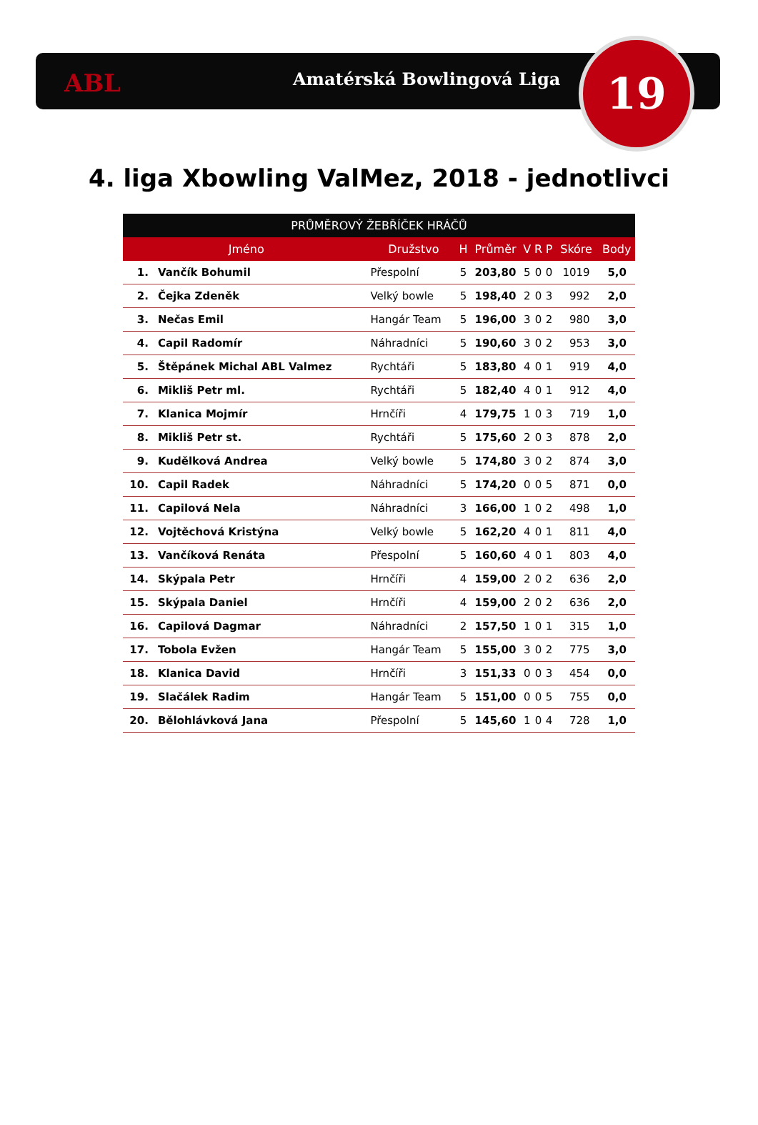ABL Amatérská Bowlingová Liga 19
4. liga Xbowling ValMez, 2018 - jednotlivci
| PRŮMĚROVÝ ŽEBŘÍČEK HRÁČŮ | | | | | | | | | |
| --- | --- | --- | --- | --- | --- | --- | --- | --- | --- |
| Jméno | | Družstvo | H | Průměr | V | R | P | Skóre | Body |
| 1. | Vančík Bohumil | Přespolní | 5 | 203,80 | 5 | 0 | 0 | 1019 | 5,0 |
| 2. | Čejka Zdeněk | Velký bowle | 5 | 198,40 | 2 | 0 | 3 | 992 | 2,0 |
| 3. | Nečas Emil | Hangár Team | 5 | 196,00 | 3 | 0 | 2 | 980 | 3,0 |
| 4. | Capil Radomír | Náhradníci | 5 | 190,60 | 3 | 0 | 2 | 953 | 3,0 |
| 5. | Štěpánek Michal ABL Valmez | Rychtáři | 5 | 183,80 | 4 | 0 | 1 | 919 | 4,0 |
| 6. | Mikliš Petr ml. | Rychtáři | 5 | 182,40 | 4 | 0 | 1 | 912 | 4,0 |
| 7. | Klanica Mojmír | Hrnčíři | 4 | 179,75 | 1 | 0 | 3 | 719 | 1,0 |
| 8. | Mikliš Petr st. | Rychtáři | 5 | 175,60 | 2 | 0 | 3 | 878 | 2,0 |
| 9. | Kudělková Andrea | Velký bowle | 5 | 174,80 | 3 | 0 | 2 | 874 | 3,0 |
| 10. | Capil Radek | Náhradníci | 5 | 174,20 | 0 | 0 | 5 | 871 | 0,0 |
| 11. | Capilová Nela | Náhradníci | 3 | 166,00 | 1 | 0 | 2 | 498 | 1,0 |
| 12. | Vojtěchová Kristýna | Velký bowle | 5 | 162,20 | 4 | 0 | 1 | 811 | 4,0 |
| 13. | Vančíková Renáta | Přespolní | 5 | 160,60 | 4 | 0 | 1 | 803 | 4,0 |
| 14. | Skýpala Petr | Hrnčíři | 4 | 159,00 | 2 | 0 | 2 | 636 | 2,0 |
| 15. | Skýpala Daniel | Hrnčíři | 4 | 159,00 | 2 | 0 | 2 | 636 | 2,0 |
| 16. | Capilová Dagmar | Náhradníci | 2 | 157,50 | 1 | 0 | 1 | 315 | 1,0 |
| 17. | Tobola Evžen | Hangár Team | 5 | 155,00 | 3 | 0 | 2 | 775 | 3,0 |
| 18. | Klanica David | Hrnčíři | 3 | 151,33 | 0 | 0 | 3 | 454 | 0,0 |
| 19. | Slačálek Radim | Hangár Team | 5 | 151,00 | 0 | 0 | 5 | 755 | 0,0 |
| 20. | Bělohlávková Jana | Přespolní | 5 | 145,60 | 1 | 0 | 4 | 728 | 1,0 |